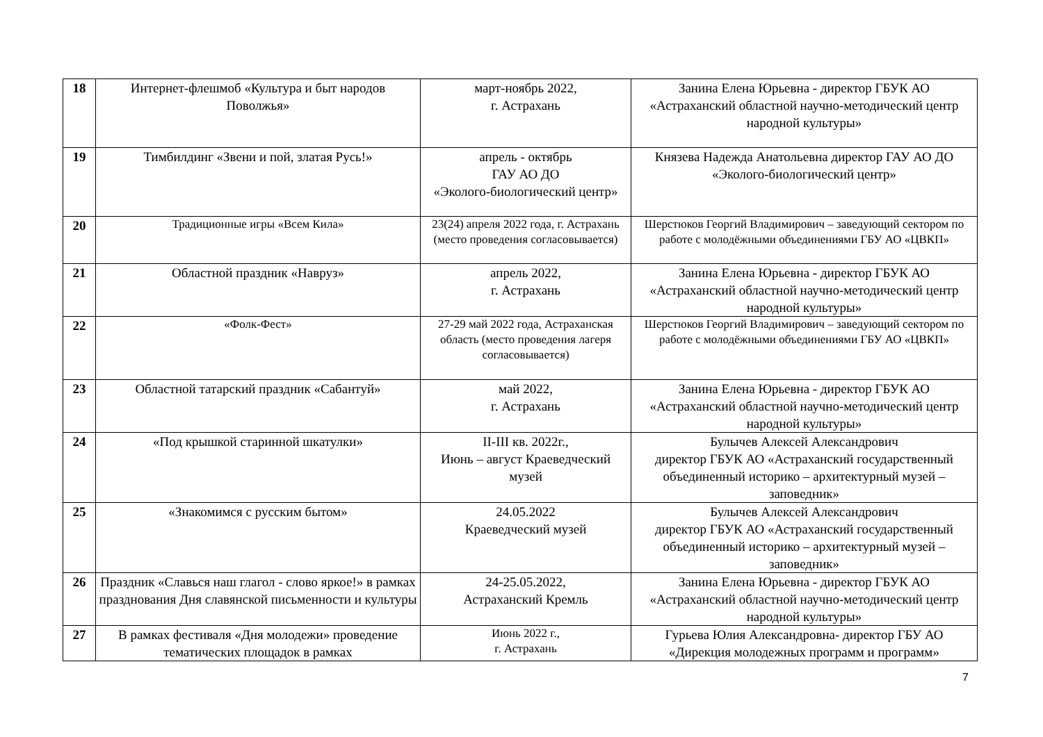| 18 | Интернет-флешмоб «Культура и быт народов Поволжья» | март-ноябрь 2022, г. Астрахань | Занина Елена Юрьевна - директор ГБУК АО «Астраханский областной научно-методический центр народной культуры» |
| 19 | Тимбилдинг «Звени и пой, златая Русь!» | апрель - октябрь ГАУ АО ДО «Эколого-биологический центр» | Князева Надежда Анатольевна директор ГАУ АО ДО «Эколого-биологический центр» |
| 20 | Традиционные игры «Всем Кила» | 23(24) апреля 2022 года, г. Астрахань (место проведения согласовывается) | Шерстюков Георгий Владимирович – заведующий сектором по работе с молодёжными объединениями ГБУ АО «ЦВКП» |
| 21 | Областной праздник «Навруз» | апрель 2022, г. Астрахань | Занина Елена Юрьевна - директор ГБУК АО «Астраханский областной научно-методический центр народной культуры» |
| 22 | «Фолк-Фест» | 27-29 май 2022 года, Астраханская область (место проведения лагеря согласовывается) | Шерстюков Георгий Владимирович – заведующий сектором по работе с молодёжными объединениями ГБУ АО «ЦВКП» |
| 23 | Областной татарский праздник «Сабантуй» | май 2022, г. Астрахань | Занина Елена Юрьевна - директор ГБУК АО «Астраханский областной научно-методический центр народной культуры» |
| 24 | «Под крышкой старинной шкатулки» | II-III кв. 2022г., Июнь – август Краеведческий музей | Булычев Алексей Александрович директор ГБУК АО «Астраханский государственный объединенный историко – архитектурный музей – заповедник» |
| 25 | «Знакомимся с русским бытом» | 24.05.2022 Краеведческий музей | Булычев Алексей Александрович директор ГБУК АО «Астраханский государственный объединенный историко – архитектурный музей – заповедник» |
| 26 | Праздник «Славься наш глагол - слово яркое!» в рамках празднования Дня славянской письменности и культуры | 24-25.05.2022, Астраханский Кремль | Занина Елена Юрьевна - директор ГБУК АО «Астраханский областной научно-методический центр народной культуры» |
| 27 | В рамках фестиваля «Дня молодежи» проведение тематических площадок в рамках | Июнь 2022 г., г. Астрахань | Гурьева Юлия Александровна- директор ГБУ АО «Дирекция молодежных программ и программ» |
7